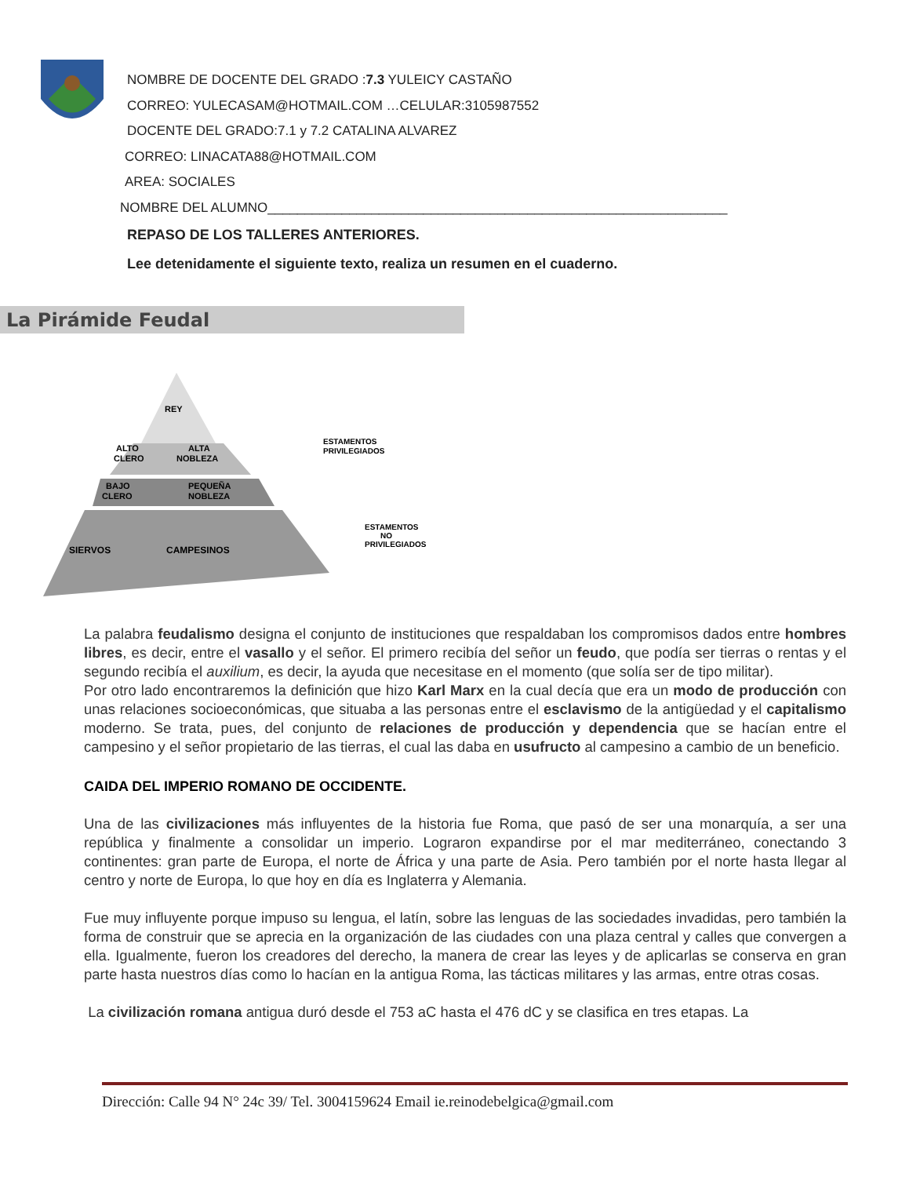NOMBRE DE DOCENTE DEL GRADO :7.3 YULEICY CASTAÑO
CORREO: YULECASAM@HOTMAIL.COM …CELULAR:3105987552
DOCENTE DEL GRADO:7.1 y 7.2 CATALINA ALVAREZ
CORREO: LINACATA88@HOTMAIL.COM
AREA: SOCIALES
NOMBRE DEL ALUMNO______________________________________________________________
REPASO DE LOS TALLERES ANTERIORES.
Lee detenidamente el siguiente texto, realiza un resumen en el cuaderno.
La Pirámide Feudal
REY
ALTO
CLERO
ALTA
NOBLEZA
BAJO
CLERO
PEQUEÑA
NOBLEZA
SIERVOS
CAMPESINOS
ESTAMENTOS
PRIVILEGIADOS
ESTAMENTOS
NO
PRIVILEGIADOS
La palabra feudalismo designa el conjunto de instituciones que respaldaban los compromisos dados entre hombres libres, es decir, entre el vasallo y el señor. El primero recibía del señor un feudo, que podía ser tierras o rentas y el segundo recibía el auxilium, es decir, la ayuda que necesitase en el momento (que solía ser de tipo militar).
Por otro lado encontraremos la definición que hizo Karl Marx en la cual decía que era un modo de producción con unas relaciones socioeconómicas, que situaba a las personas entre el esclavismo de la antigüedad y el capitalismo moderno. Se trata, pues, del conjunto de relaciones de producción y dependencia que se hacían entre el campesino y el señor propietario de las tierras, el cual las daba en usufructo al campesino a cambio de un beneficio.
CAIDA DEL IMPERIO ROMANO DE OCCIDENTE.
Una de las civilizaciones más influyentes de la historia fue Roma, que pasó de ser una monarquía, a ser una república y finalmente a consolidar un imperio. Lograron expandirse por el mar mediterráneo, conectando 3 continentes: gran parte de Europa, el norte de África y una parte de Asia. Pero también por el norte hasta llegar al centro y norte de Europa, lo que hoy en día es Inglaterra y Alemania.
Fue muy influyente porque impuso su lengua, el latín, sobre las lenguas de las sociedades invadidas, pero también la forma de construir que se aprecia en la organización de las ciudades con una plaza central y calles que convergen a ella. Igualmente, fueron los creadores del derecho, la manera de crear las leyes y de aplicarlas se conserva en gran parte hasta nuestros días como lo hacían en la antigua Roma, las tácticas militares y las armas, entre otras cosas.
La civilización romana antigua duró desde el 753 aC hasta el 476 dC y se clasifica en tres etapas. La
Dirección: Calle 94 N° 24c 39/ Tel. 3004159624 Email ie.reinodebelgica@gmail.com